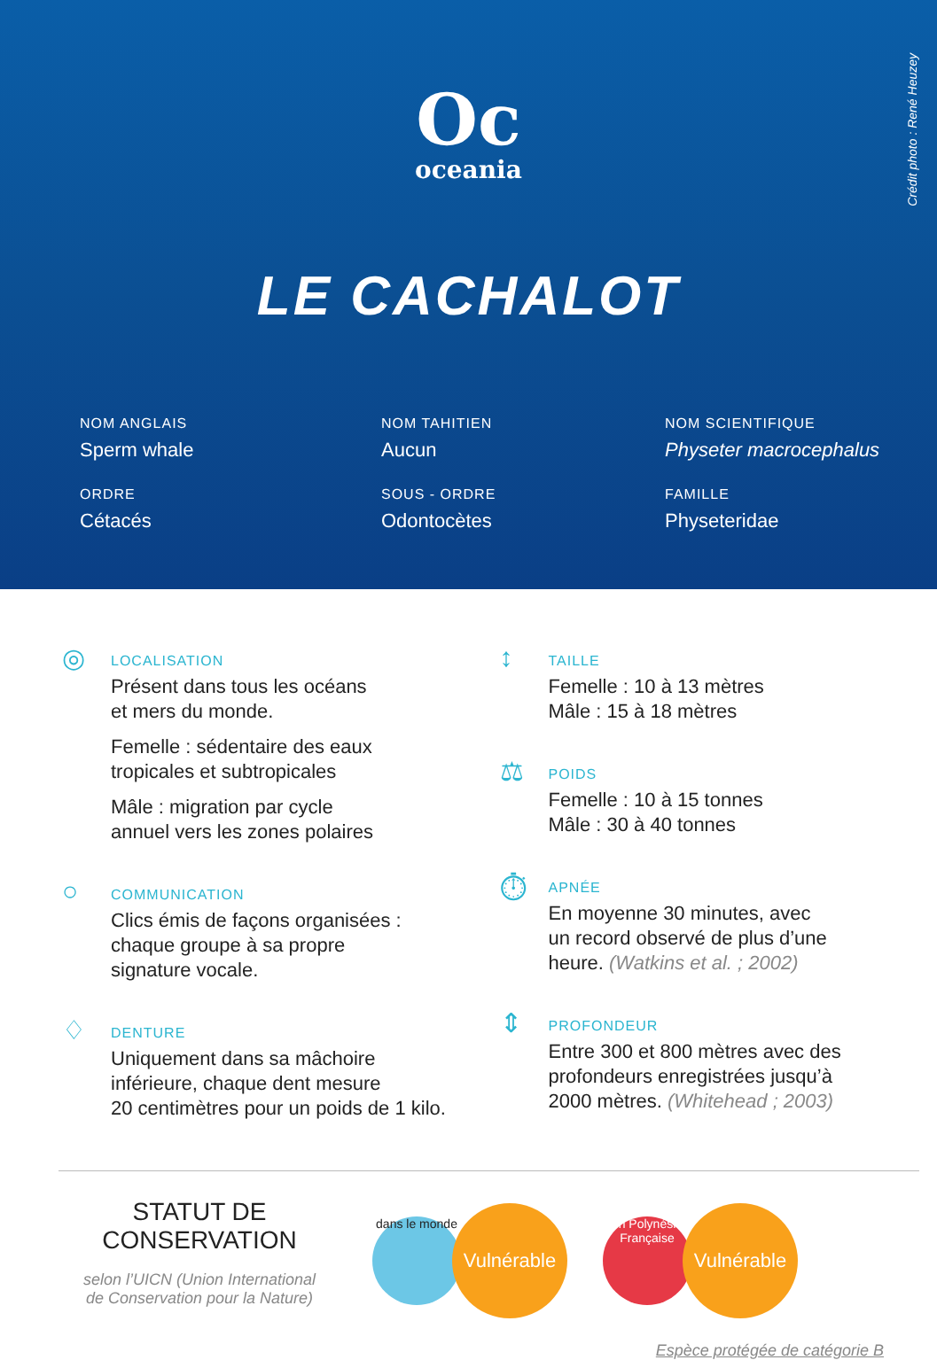Crédit photo : René Heuzey
Oc
oceania
LE CACHALOT
NOM ANGLAIS
Sperm whale
NOM TAHITIEN
Aucun
NOM SCIENTIFIQUE
Physeter macrocephalus
ORDRE
Cétacés
SOUS - ORDRE
Odontocètes
FAMILLE
Physeteridae
◎
LOCALISATION
Présent dans tous les océans
et mers du monde.
Femelle : sédentaire des eaux
tropicales et subtropicales
Mâle : migration par cycle
annuel vers les zones polaires
○
COMMUNICATION
Clics émis de façons organisées :
chaque groupe à sa propre
signature vocale.
♢
DENTURE
Uniquement dans sa mâchoire
inférieure, chaque dent mesure
20 centimètres pour un poids de 1 kilo.
↕
TAILLE
Femelle : 10 à 13 mètres
Mâle : 15 à 18 mètres
⚖
POIDS
Femelle : 10 à 15 tonnes
Mâle : 30 à 40 tonnes
⏱
APNÉE
En moyenne 30 minutes, avec
un record observé de plus d’une
heure. (Watkins et al. ; 2002)
⇕
PROFONDEUR
Entre 300 et 800 mètres avec des
profondeurs enregistrées jusqu’à
2000 mètres. (Whitehead ; 2003)
STATUT DE
CONSERVATION
selon l’UICN (Union International
de Conservation pour la Nature)
dans le monde
Vulnérable
en Polynésie Française
Vulnérable
Espèce protégée de catégorie B